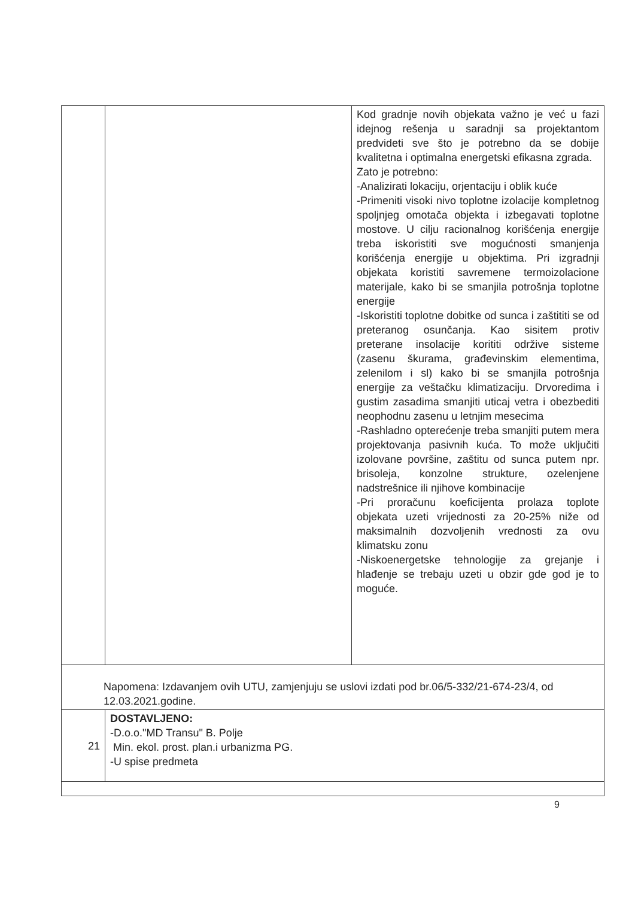| | | Kod gradnje novih objekata važno je već u fazi idejnog rešenja u saradnji sa projektantom predvideti sve što je potrebno da se dobije kvalitetna i optimalna energetski efikasna zgrada. Zato je potrebno: -Analizirati lokaciju, orjentaciju i oblik kuće -Primeniti visoki nivo toplotne izolacije kompletnog spoljnjeg omotača objekta i izbegavati toplotne mostove. U cilju racionalnog korišćenja energije treba iskoristiti sve mogućnosti smanjenja korišćenja energije u objektima. Pri izgradnji objekata koristiti savremene termoizolacione materijale, kako bi se smanjila potrošnja toplotne energije -Iskoristiti toplotne dobitke od sunca i zaštititi se od preteranog osunčanja. Kao sisitem protiv preterane insolacije korititi održive sisteme (zasenu škurama, građevinskim elementima, zelenilom i sl) kako bi se smanjila potrošnja energije za veštačku klimatizaciju. Drvoredima i gustim zasadima smanjiti uticaj vetra i obezbediti neophodnu zasenu u letnjim mesecima -Rashladno opterećenje treba smanjiti putem mera projektovanja pasivnih kuća. To može uključiti izolovane površine, zaštitu od sunca putem npr. brisoleja, konzolne strukture, ozelenjene nadstrešnice ili njihove kombinacije -Pri proračunu koeficijenta prolaza toplote objekata uzeti vrijednosti za 20-25% niže od maksimalnih dozvoljenih vrednosti za ovu klimatsku zonu -Niskoenergetske tehnologije za grejanje i hlađenje se trebaju uzeti u obzir gde god je to moguće. |
| Napomena: Izdavanjem ovih UTU, zamjenjuju se uslovi izdati pod br.06/5-332/21-674-23/4, od 12.03.2021.godine. | | |
| 21 | DOSTAVLJENO: -D.o.o."MD Transu" B. Polje Min. ekol. prost. plan.i urbanizma PG. -U spise predmeta | |
9